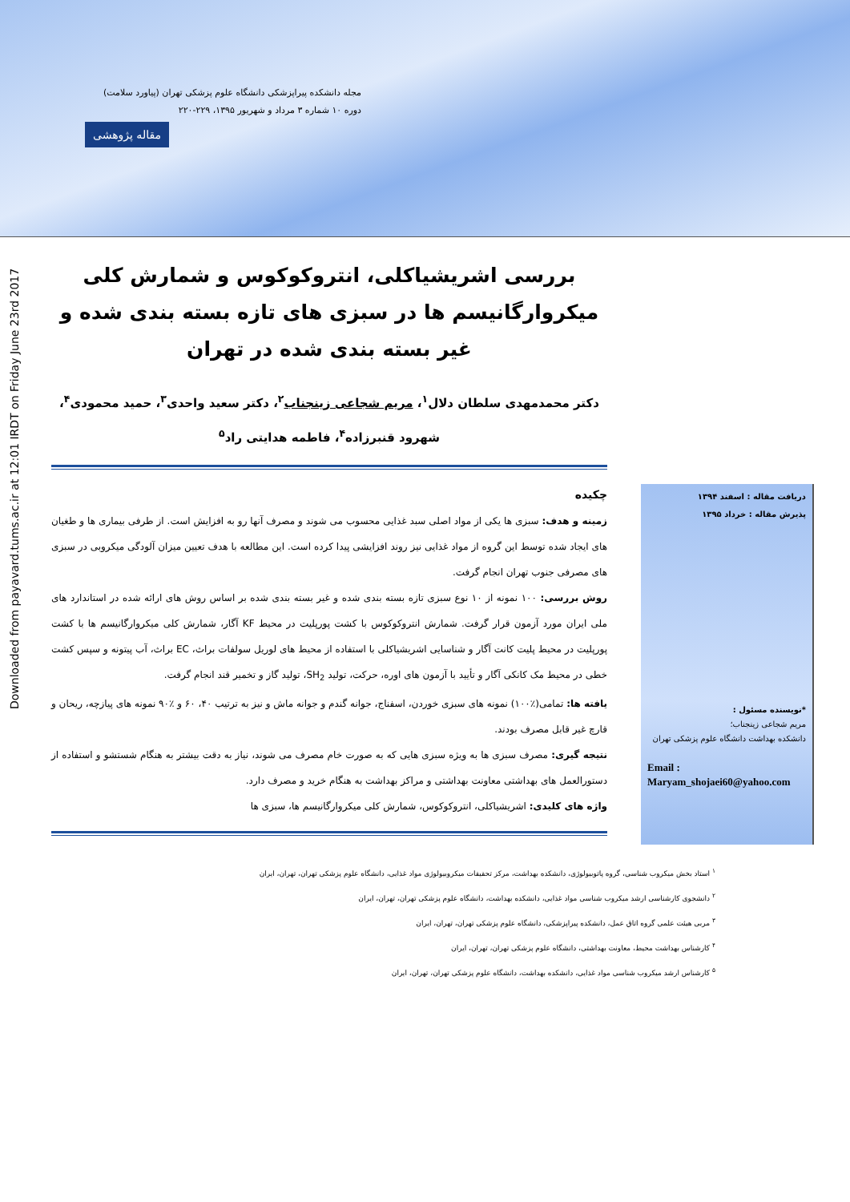مجله دانشکده پیراپزشکی دانشگاه علوم پزشکی تهران (پیاورد سلامت)
دوره ۱۰ شماره ۳ مرداد و شهریور ۱۳۹۵، ۲۲۹-۲۲۰
مقاله پژوهشی
Downloaded from payavard.tums.ac.ir at 12:01 IRDT on Friday June 23rd 2017
بررسی اشریشیاکلی، انتروکوکوس و شمارش کلی میکروارگانیسم ها در سبزی های تازه بسته بندی شده و غیر بسته بندی شده در تهران
دکتر محمدمهدی سلطان دلال<sup>۱</sup>، مریم شجاعی زینجناب<sup>۲</sup>، دکتر سعید واحدی<sup>۳</sup>، حمید محمودی<sup>۴</sup>، شهرود قنبرزاده<sup>۴</sup>، فاطمه هدایتی راد<sup>۵</sup>
چکیده
زمینه و هدف: سبزی ها یکی از مواد اصلی سبد غذایی محسوب می شوند و مصرف آنها رو به افزایش است. از طرفی بیماری ها و طغیان های ایجاد شده توسط این گروه از مواد غذایی نیز روند افزایشی پیدا کرده است. این مطالعه با هدف تعیین میزان آلودگی میکروبی در سبزی های مصرفی جنوب تهران انجام گرفت.
روش بررسی: ۱۰۰ نمونه از ۱۰ نوع سبزی تازه بسته بندی شده و غیر بسته بندی شده بر اساس روش های ارائه شده در استاندارد های ملی ایران مورد آزمون قرار گرفت. شمارش انتروکوکوس با کشت پورپلیت در محیط KF آگار، شمارش کلی میکروارگانیسم ها با کشت پورپلیت در محیط پلیت کانت آگار و شناسایی اشریشیاکلی با استفاده از محیط های لوریل سولفات براث، EC براث، آب پیتونه و سپس کشت خطی در محیط مک کانکی آگار و تأیید با آزمون های اوره، حرکت، تولید SH<sub>2</sub>، تولید گاز و تخمیر قند انجام گرفت.
یافته ها: تمامی(٪۱۰۰) نمونه های سبزی خوردن، اسفناج، جوانه گندم و جوانه ماش و نیز به ترتیب ۴۰، ۶۰ و ٪۹۰ نمونه های پیازچه، ریحان و قارچ غیر قابل مصرف بودند.
نتیجه گیری: مصرف سبزی ها به ویژه سبزی هایی که به صورت خام مصرف می شوند، نیاز به دقت بیشتر به هنگام شستشو و استفاده از دستورالعمل های بهداشتی معاونت بهداشتی و مراکز بهداشت به هنگام خرید و مصرف دارد.
واژه های کلیدی: اشریشیاکلی، انتروکوکوس، شمارش کلی میکروارگانیسم ها، سبزی ها
دریافت مقاله : اسفند ۱۳۹۴
پذیرش مقاله : خرداد ۱۳۹۵
*نویسنده مسئول :
مریم شجاعی زینجناب؛
دانشکده بهداشت دانشگاه علوم پزشکی تهران
Email :
Maryam_shojaei60@yahoo.com
<sup>۱</sup> استاد بخش میکروب شناسی، گروه پاتوبیولوژی، دانشکده بهداشت، مرکز تحقیقات میکروبیولوژی مواد غذایی، دانشگاه علوم پزشکی تهران، تهران، ایران
<sup>۲</sup> دانشجوی کارشناسی ارشد میکروب شناسی مواد غذایی، دانشکده بهداشت، دانشگاه علوم پزشکی تهران، تهران، ایران
<sup>۳</sup> مربی هیئت علمی گروه اتاق عمل، دانشکده پیراپزشکی، دانشگاه علوم پزشکی تهران، تهران، ایران
<sup>۴</sup> کارشناس بهداشت محیط، معاونت بهداشتی، دانشگاه علوم پزشکی تهران، تهران، ایران
<sup>۵</sup> کارشناس ارشد میکروب شناسی مواد غذایی، دانشکده بهداشت، دانشگاه علوم پزشکی تهران، تهران، ایران